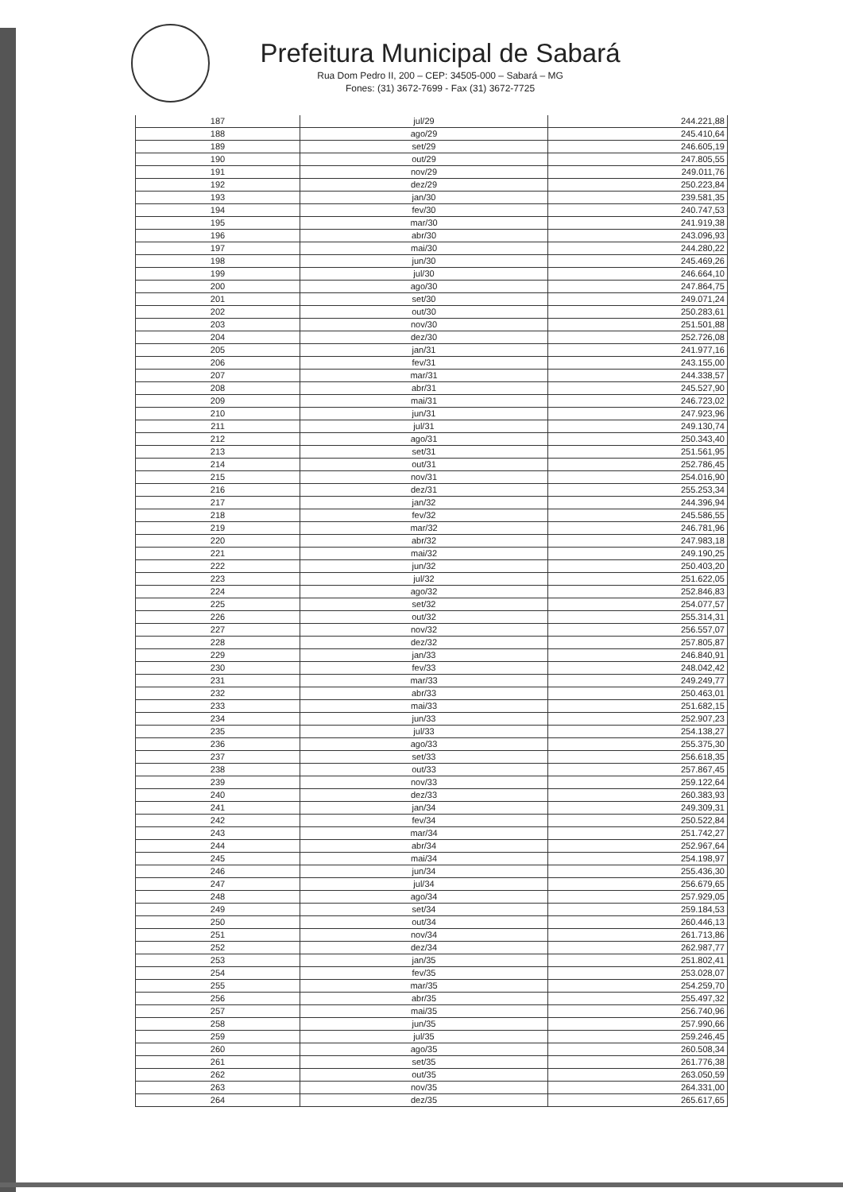Prefeitura Municipal de Sabará
Rua Dom Pedro II, 200 – CEP: 34505-000 – Sabará – MG
Fones: (31) 3672-7699 - Fax (31) 3672-7725
| 187 | jul/29 | 244.221,88 |
| 188 | ago/29 | 245.410,64 |
| 189 | set/29 | 246.605,19 |
| 190 | out/29 | 247.805,55 |
| 191 | nov/29 | 249.011,76 |
| 192 | dez/29 | 250.223,84 |
| 193 | jan/30 | 239.581,35 |
| 194 | fev/30 | 240.747,53 |
| 195 | mar/30 | 241.919,38 |
| 196 | abr/30 | 243.096,93 |
| 197 | mai/30 | 244.280,22 |
| 198 | jun/30 | 245.469,26 |
| 199 | jul/30 | 246.664,10 |
| 200 | ago/30 | 247.864,75 |
| 201 | set/30 | 249.071,24 |
| 202 | out/30 | 250.283,61 |
| 203 | nov/30 | 251.501,88 |
| 204 | dez/30 | 252.726,08 |
| 205 | jan/31 | 241.977,16 |
| 206 | fev/31 | 243.155,00 |
| 207 | mar/31 | 244.338,57 |
| 208 | abr/31 | 245.527,90 |
| 209 | mai/31 | 246.723,02 |
| 210 | jun/31 | 247.923,96 |
| 211 | jul/31 | 249.130,74 |
| 212 | ago/31 | 250.343,40 |
| 213 | set/31 | 251.561,95 |
| 214 | out/31 | 252.786,45 |
| 215 | nov/31 | 254.016,90 |
| 216 | dez/31 | 255.253,34 |
| 217 | jan/32 | 244.396,94 |
| 218 | fev/32 | 245.586,55 |
| 219 | mar/32 | 246.781,96 |
| 220 | abr/32 | 247.983,18 |
| 221 | mai/32 | 249.190,25 |
| 222 | jun/32 | 250.403,20 |
| 223 | jul/32 | 251.622,05 |
| 224 | ago/32 | 252.846,83 |
| 225 | set/32 | 254.077,57 |
| 226 | out/32 | 255.314,31 |
| 227 | nov/32 | 256.557,07 |
| 228 | dez/32 | 257.805,87 |
| 229 | jan/33 | 246.840,91 |
| 230 | fev/33 | 248.042,42 |
| 231 | mar/33 | 249.249,77 |
| 232 | abr/33 | 250.463,01 |
| 233 | mai/33 | 251.682,15 |
| 234 | jun/33 | 252.907,23 |
| 235 | jul/33 | 254.138,27 |
| 236 | ago/33 | 255.375,30 |
| 237 | set/33 | 256.618,35 |
| 238 | out/33 | 257.867,45 |
| 239 | nov/33 | 259.122,64 |
| 240 | dez/33 | 260.383,93 |
| 241 | jan/34 | 249.309,31 |
| 242 | fev/34 | 250.522,84 |
| 243 | mar/34 | 251.742,27 |
| 244 | abr/34 | 252.967,64 |
| 245 | mai/34 | 254.198,97 |
| 246 | jun/34 | 255.436,30 |
| 247 | jul/34 | 256.679,65 |
| 248 | ago/34 | 257.929,05 |
| 249 | set/34 | 259.184,53 |
| 250 | out/34 | 260.446,13 |
| 251 | nov/34 | 261.713,86 |
| 252 | dez/34 | 262.987,77 |
| 253 | jan/35 | 251.802,41 |
| 254 | fev/35 | 253.028,07 |
| 255 | mar/35 | 254.259,70 |
| 256 | abr/35 | 255.497,32 |
| 257 | mai/35 | 256.740,96 |
| 258 | jun/35 | 257.990,66 |
| 259 | jul/35 | 259.246,45 |
| 260 | ago/35 | 260.508,34 |
| 261 | set/35 | 261.776,38 |
| 262 | out/35 | 263.050,59 |
| 263 | nov/35 | 264.331,00 |
| 264 | dez/35 | 265.617,65 |